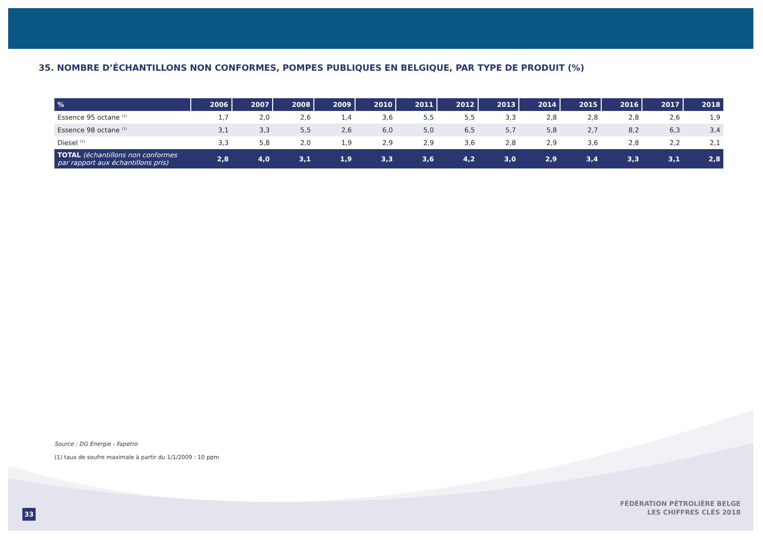35. NOMBRE D’ÉCHANTILLONS NON CONFORMES, POMPES PUBLIQUES EN BELGIQUE, PAR TYPE DE PRODUIT (%)
| % | 2006 | 2007 | 2008 | 2009 | 2010 | 2011 | 2012 | 2013 | 2014 | 2015 | 2016 | 2017 | 2018 |
| --- | --- | --- | --- | --- | --- | --- | --- | --- | --- | --- | --- | --- | --- |
| Essence 95 octane <sup>(1)</sup> | 1,7 | 2,0 | 2,6 | 1,4 | 3,6 | 5,5 | 5,5 | 3,3 | 2,8 | 2,8 | 2,8 | 2,6 | 1,9 |
| Essence 98 octane <sup>(1)</sup> | 3,1 | 3,3 | 5,5 | 2,6 | 6,0 | 5,0 | 6,5 | 5,7 | 5,8 | 2,7 | 8,2 | 6,3 | 3,4 |
| Diesel <sup>(1)</sup> | 3,3 | 5,8 | 2,0 | 1,9 | 2,9 | 2,9 | 3,6 | 2,8 | 2,9 | 3,6 | 2,8 | 2,2 | 2,1 |
| TOTAL (échantillons non conformes par rapport aux échantillons pris) | 2,8 | 4,0 | 3,1 | 1,9 | 3,3 | 3,6 | 4,2 | 3,0 | 2,9 | 3,4 | 3,3 | 3,1 | 2,8 |
Source : DG Energie - Fapetro
(1) taux de soufre maximale à partir du 1/1/2009 : 10 ppm
33
FÉDÉRATION PÉTROLIÈRE BELGE
LES CHIFFRES CLÉS 2018